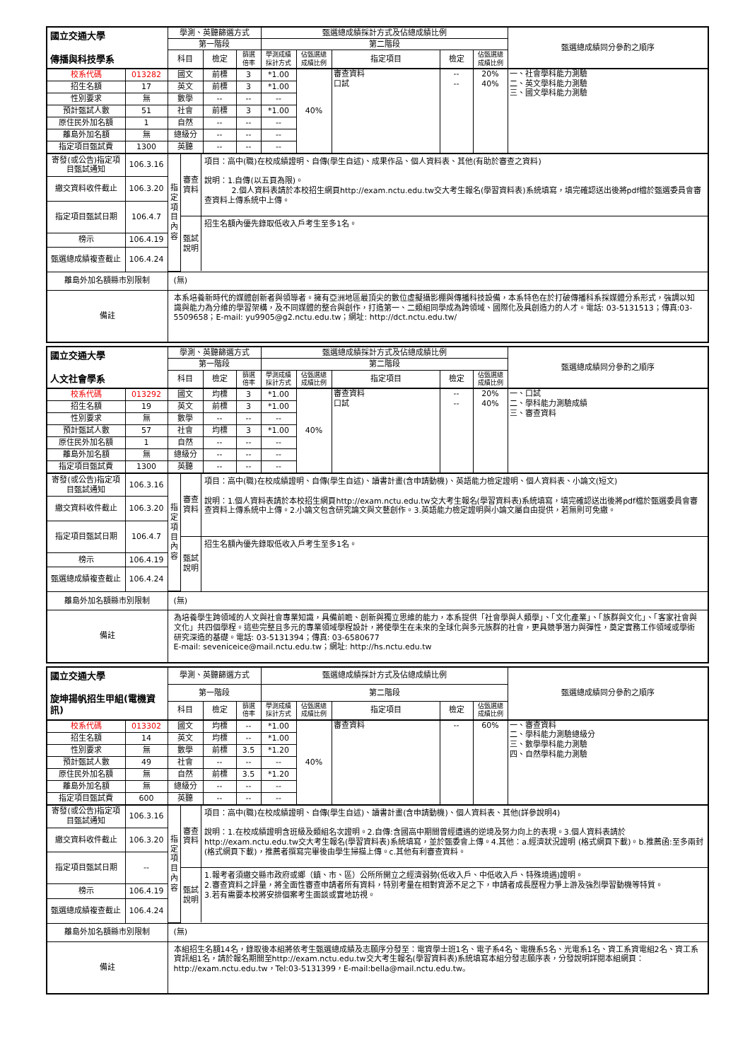| 國立交通大學 傳播與科技學系 | | 學測、英聽篩選方式 | | | 甄選總成績採計方式及佔總成績比例 | | | | | 甄選總成績同分參酌之順序 |
| | | 第一階段 | | | 第二階段 | | | | | |
| | | 科目 | 檢定 | 篩選 倍率 | 學測成績 採計方式 | 佔甄選總 成績比例 | 指定項目 | 檢定 | 佔甄選總 成績比例 | |
| 校系代碼 | 013282 | 國文 | 前標 | 3 | *1.00 | 40% | 審查資料 口試 | -- -- | 20% 40% | 一、社會學科能力測驗 二、英文學科能力測驗 三、國文學科能力測驗 |
| 招生名額 | 17 | 英文 | 前標 | 3 | *1.00 | | | | | |
| 性別要求 | 無 | 數學 | -- | -- | -- | | | | | |
| 預計甄試人數 | 51 | 社會 | 前標 | 3 | *1.00 | | | | | |
| 原住民外加名額 | 1 | 自然 | -- | -- | -- | | | | | |
| 離島外加名額 | 無 | 總級分 | -- | -- | -- | | | | | |
| 指定項目甄試費 | 1300 | 英聽 | -- | -- | -- | | | | | |
| 寄發(或公告)指定項目甄試通知 | 106.3.16 | / 指定項目內容 / 審查資料 / 項目：高中(職)在校成績證明、自傳(學生自述)、成果作品、個人資料表、其他(有助於審查之資料) 說明：1.自傳(以五頁為限)。 2.個人資料表請於本校招生網頁http://exam.nctu.edu.tw交大考生報名(學習資料表)系統填寫，填完確認送出後將pdf檔於甄選委員會審查資料上傳系統中上傳。 / / / 甄試說明 / 招生名額內優先錄取低收入戶考生至多1名。 / | | | | | | | | |
| 繳交資料收件截止 | 106.3.20 | | | | | | | | | |
| 指定項目甄試日期 | 106.4.7 | | | | | | | | | |
| 榜示 | 106.4.19 | | | | | | | | | |
| 甄選總成績複查截止 | 106.4.24 | | | | | | | | | |
| 離島外加名額縣市別限制 | | (無) | | | | | | | | |
| 備註 | | 本系培養新時代的媒體創新者與領導者。擁有亞洲地區最頂尖的數位虛擬攝影棚與傳播科技設備，本系特色在於打破傳播科系採媒體分系形式，強調以知識與能力為分維的學習架構，及不同媒體的整合與創作，打造第一、二類組同學成為跨領域、國際化及具創造力的人才。電話: 03-5131513；傳真:03-5509658；E-mail: yu9905@g2.nctu.edu.tw；網址: http://dct.nctu.edu.tw/ | | | | | | | | |
| 國立交通大學 人文社會學系 | | 學測、英聽篩選方式 | | | 甄選總成績採計方式及佔總成績比例 | | | | | 甄選總成績同分參酌之順序 |
| | | 第一階段 | | | 第二階段 | | | | | |
| | | 科目 | 檢定 | 篩選 倍率 | 學測成績 採計方式 | 佔甄選總 成績比例 | 指定項目 | 檢定 | 佔甄選總 成績比例 | |
| 校系代碼 | 013292 | 國文 | 均標 | 3 | *1.00 | 40% | 審查資料 口試 | -- -- | 20% 40% | 一、口試 二、學科能力測驗成績 三、審查資料 |
| 招生名額 | 19 | 英文 | 前標 | 3 | *1.00 | | | | | |
| 性別要求 | 無 | 數學 | -- | -- | -- | | | | | |
| 預計甄試人數 | 57 | 社會 | 均標 | 3 | *1.00 | | | | | |
| 原住民外加名額 | 1 | 自然 | -- | -- | -- | | | | | |
| 離島外加名額 | 無 | 總級分 | -- | -- | -- | | | | | |
| 指定項目甄試費 | 1300 | 英聽 | -- | -- | -- | | | | | |
| 寄發(或公告)指定項目甄試通知 | 106.3.16 | / 指定項目內容 / 審查資料 / 項目：高中(職)在校成績證明、自傳(學生自述)、讀書計畫(含申請動機)、英語能力檢定證明、個人資料表、小論文(短文) 說明：1.個人資料表請於本校招生網頁http://exam.nctu.edu.tw交大考生報名(學習資料表)系統填寫，填完確認送出後將pdf檔於甄選委員會審查資料上傳系統中上傳。2.小論文包含研究論文與文藝創作。3.英語能力檢定證明與小論文屬自由提供，若無則可免繳。 / / / 甄試說明 / 招生名額內優先錄取低收入戶考生至多1名。 / | | | | | | | | |
| 繳交資料收件截止 | 106.3.20 | | | | | | | | | |
| 指定項目甄試日期 | 106.4.7 | | | | | | | | | |
| 榜示 | 106.4.19 | | | | | | | | | |
| 甄選總成績複查截止 | 106.4.24 | | | | | | | | | |
| 離島外加名額縣市別限制 | | (無) | | | | | | | | |
| 備註 | | 為培養學生跨領域的人文與社會專業知識，具備前瞻、創新與獨立思維的能力，本系提供「社會學與人類學」、「文化產業」、「族群與文化」、「客家社會與文化」共四個學程。這些完整且多元的專業領域學程設計，將使學生在未來的全球化與多元族群的社會，更具競爭潛力與彈性，奠定實務工作領域或學術研究深造的基礎。電話: 03-5131394；傳真: 03-6580677 E-mail: seveniceice@mail.nctu.edu.tw；網址: http://hs.nctu.edu.tw | | | | | | | | |
| 國立交通大學 旋坤揚帆招生甲組(電機資訊) | | 學測、英聽篩選方式 | | | 甄選總成績採計方式及佔總成績比例 | | | | | 甄選總成績同分參酌之順序 |
| | | 第一階段 | | | 第二階段 | | | | | |
| | | 科目 | 檢定 | 篩選 倍率 | 學測成績 採計方式 | 佔甄選總 成績比例 | 指定項目 | 檢定 | 佔甄選總 成績比例 | |
| 校系代碼 | 013302 | 國文 | 均標 | -- | *1.00 | 40% | 審查資料 | -- | 60% | 一、審查資料 二、學科能力測驗總級分 三、數學學科能力測驗 四、自然學科能力測驗 |
| 招生名額 | 14 | 英文 | 均標 | -- | *1.00 | | | | | |
| 性別要求 | 無 | 數學 | 前標 | 3.5 | *1.20 | | | | | |
| 預計甄試人數 | 49 | 社會 | -- | -- | -- | | | | | |
| 原住民外加名額 | 無 | 自然 | 前標 | 3.5 | *1.20 | | | | | |
| 離島外加名額 | 無 | 總級分 | -- | -- | -- | | | | | |
| 指定項目甄試費 | 600 | 英聽 | -- | -- | -- | | | | | |
| 寄發(或公告)指定項目甄試通知 | 106.3.16 | / 指定項目內容 / 審查資料 / 項目：高中(職)在校成績證明、自傳(學生自述)、讀書計畫(含申請動機)、個人資料表、其他(詳參說明4) 說明：1.在校成績證明含班級及類組名次證明。2.自傳:含國高中期間曾經遭遇的逆境及努力向上的表現。3.個人資料表請於http://exam.nctu.edu.tw交大考生報名(學習資料表)系統填寫，並於甄委會上傳。4.其他：a.經濟狀況證明 (格式網頁下載)。b.推薦函:至多兩封(格式網頁下載)，推薦者撰寫完畢後由學生掃描上傳。c.其他有利審查資料。 / / / 甄試說明 / 1.報考者須繳交縣市政府或鄉（鎮、市、區）公所所開立之經濟弱勢(低收入戶、中低收入戶、特殊境遇)證明。 2.審查資料之評量，將全面性審查申請者所有資料，特別考量在相對資源不足之下，申請者成長歷程力爭上游及強烈學習動機等特質。 3.若有需要本校將安排個案考生面談或實地訪視。 / | | | | | | | | |
| 繳交資料收件截止 | 106.3.20 | | | | | | | | | |
| 指定項目甄試日期 | -- | | | | | | | | | |
| 榜示 | 106.4.19 | | | | | | | | | |
| 甄選總成績複查截止 | 106.4.24 | | | | | | | | | |
| 離島外加名額縣市別限制 | | (無) | | | | | | | | |
| 備註 | | 本組招生名額14名，錄取後本組將依考生甄選總成績及志願序分發至：電資學士班1名、電子系4名、電機系5名、光電系1名、資工系資電組2名、資工系資訊組1名，請於報名期間至http://exam.nctu.edu.tw交大考生報名(學習資料表)系統填寫本組分發志願序表，分發說明詳閱本組網頁：http://exam.nctu.edu.tw，Tel:03-5131399，E-mail:bella@mail.nctu.edu.tw。 | | | | | | | | |